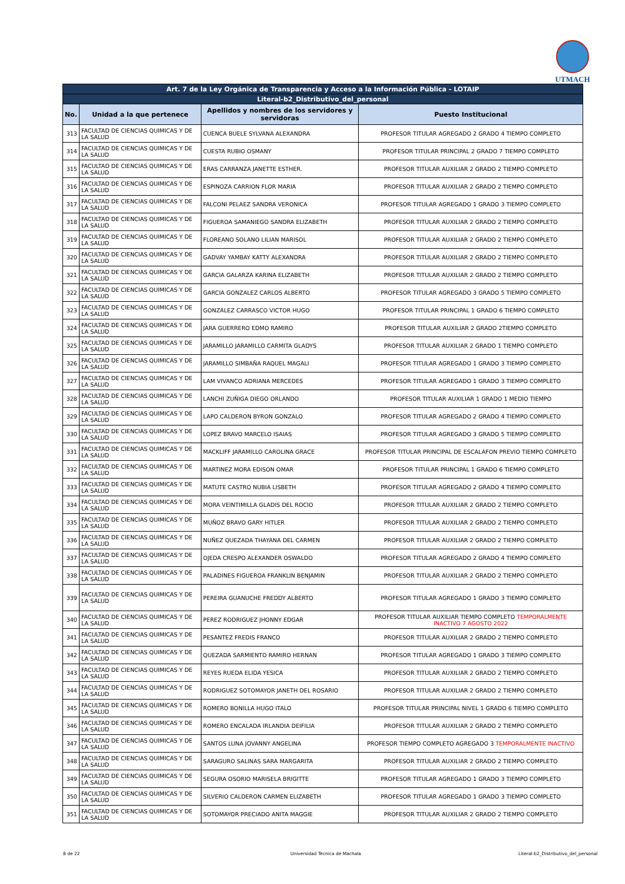UTMACH
| Art. 7 de la Ley Orgánica de Transparencia y Acceso a la Información Pública - LOTAIP | | | |
| --- | --- | --- | --- |
| Literal-b2_Distributivo_del_personal | | | |
| No. | Unidad a la que pertenece | Apellidos y nombres de los servidores y servidoras | Puesto Institucional |
| 313 | FACULTAD DE CIENCIAS QUIMICAS Y DE LA SALUD | CUENCA BUELE SYLVANA ALEXANDRA | PROFESOR TITULAR AGREGADO 2 GRADO 4 TIEMPO COMPLETO |
| 314 | FACULTAD DE CIENCIAS QUIMICAS Y DE LA SALUD | CUESTA RUBIO OSMANY | PROFESOR TITULAR PRINCIPAL 2 GRADO 7 TIEMPO COMPLETO |
| 315 | FACULTAD DE CIENCIAS QUIMICAS Y DE LA SALUD | ERAS CARRANZA JANETTE ESTHER. | PROFESOR TITULAR AUXILIAR 2 GRADO 2 TIEMPO COMPLETO |
| 316 | FACULTAD DE CIENCIAS QUIMICAS Y DE LA SALUD | ESPINOZA CARRION FLOR MARIA | PROFESOR TITULAR AUXILIAR 2 GRADO 2 TIEMPO COMPLETO |
| 317 | FACULTAD DE CIENCIAS QUIMICAS Y DE LA SALUD | FALCONI PELAEZ SANDRA VERONICA | PROFESOR TITULAR AGREGADO 1 GRADO 3 TIEMPO COMPLETO |
| 318 | FACULTAD DE CIENCIAS QUIMICAS Y DE LA SALUD | FIGUEROA SAMANIEGO SANDRA ELIZABETH | PROFESOR TITULAR AUXILIAR 2 GRADO 2 TIEMPO COMPLETO |
| 319 | FACULTAD DE CIENCIAS QUIMICAS Y DE LA SALUD | FLOREANO SOLANO LILIAN MARISOL | PROFESOR TITULAR AUXILIAR 2 GRADO 2 TIEMPO COMPLETO |
| 320 | FACULTAD DE CIENCIAS QUIMICAS Y DE LA SALUD | GADVAY YAMBAY KATTY ALEXANDRA | PROFESOR TITULAR AUXILIAR 2 GRADO 2 TIEMPO COMPLETO |
| 321 | FACULTAD DE CIENCIAS QUIMICAS Y DE LA SALUD | GARCIA GALARZA KARINA ELIZABETH | PROFESOR TITULAR AUXILIAR 2 GRADO 2 TIEMPO COMPLETO |
| 322 | FACULTAD DE CIENCIAS QUIMICAS Y DE LA SALUD | GARCIA GONZALEZ CARLOS ALBERTO | PROFESOR TITULAR AGREGADO 3 GRADO 5 TIEMPO COMPLETO |
| 323 | FACULTAD DE CIENCIAS QUIMICAS Y DE LA SALUD | GONZALEZ CARRASCO VICTOR HUGO | PROFESOR TITULAR PRINCIPAL 1 GRADO 6 TIEMPO COMPLETO |
| 324 | FACULTAD DE CIENCIAS QUIMICAS Y DE LA SALUD | JARA GUERRERO EDMO RAMIRO | PROFESOR TITULAR AUXILIAR 2 GRADO 2TIEMPO COMPLETO |
| 325 | FACULTAD DE CIENCIAS QUIMICAS Y DE LA SALUD | JARAMILLO JARAMILLO CARMITA GLADYS | PROFESOR TITULAR AUXILIAR 2 GRADO 1 TIEMPO COMPLETO |
| 326 | FACULTAD DE CIENCIAS QUIMICAS Y DE LA SALUD | JARAMILLO SIMBAÑA RAQUEL MAGALI | PROFESOR TITULAR AGREGADO 1 GRADO 3 TIEMPO COMPLETO |
| 327 | FACULTAD DE CIENCIAS QUIMICAS Y DE LA SALUD | LAM VIVANCO ADRIANA MERCEDES | PROFESOR TITULAR AGREGADO 1 GRADO 3 TIEMPO COMPLETO |
| 328 | FACULTAD DE CIENCIAS QUIMICAS Y DE LA SALUD | LANCHI ZUÑIGA DIEGO ORLANDO | PROFESOR TITULAR AUXILIAR 1 GRADO 1 MEDIO TIEMPO |
| 329 | FACULTAD DE CIENCIAS QUIMICAS Y DE LA SALUD | LAPO CALDERON BYRON GONZALO | PROFESOR TITULAR AGREGADO 2 GRADO 4 TIEMPO COMPLETO |
| 330 | FACULTAD DE CIENCIAS QUIMICAS Y DE LA SALUD | LOPEZ BRAVO MARCELO ISAIAS | PROFESOR TITULAR AGREGADO 3 GRADO 5 TIEMPO COMPLETO |
| 331 | FACULTAD DE CIENCIAS QUIMICAS Y DE LA SALUD | MACKLIFF JARAMILLO CAROLINA GRACE | PROFESOR TITULAR PRINCIPAL DE ESCALAFON PREVIO TIEMPO COMPLETO |
| 332 | FACULTAD DE CIENCIAS QUIMICAS Y DE LA SALUD | MARTINEZ MORA EDISON OMAR | PROFESOR TITULAR PRINCIPAL 1 GRADO 6 TIEMPO COMPLETO |
| 333 | FACULTAD DE CIENCIAS QUIMICAS Y DE LA SALUD | MATUTE CASTRO NUBIA LISBETH | PROFESOR TITULAR AGREGADO 2 GRADO 4 TIEMPO COMPLETO |
| 334 | FACULTAD DE CIENCIAS QUIMICAS Y DE LA SALUD | MORA VEINTIMILLA GLADIS DEL ROCIO | PROFESOR TITULAR AUXILIAR 2 GRADO 2 TIEMPO COMPLETO |
| 335 | FACULTAD DE CIENCIAS QUIMICAS Y DE LA SALUD | MUÑOZ BRAVO GARY HITLER | PROFESOR TITULAR AUXILIAR 2 GRADO 2 TIEMPO COMPLETO |
| 336 | FACULTAD DE CIENCIAS QUIMICAS Y DE LA SALUD | NUÑEZ QUEZADA THAYANA DEL CARMEN | PROFESOR TITULAR AUXILIAR 2 GRADO 2 TIEMPO COMPLETO |
| 337 | FACULTAD DE CIENCIAS QUIMICAS Y DE LA SALUD | OJEDA CRESPO ALEXANDER OSWALDO | PROFESOR TITULAR AGREGADO 2 GRADO 4 TIEMPO COMPLETO |
| 338 | FACULTAD DE CIENCIAS QUIMICAS Y DE LA SALUD | PALADINES FIGUEROA FRANKLIN BENJAMIN | PROFESOR TITULAR AUXILIAR 2 GRADO 2 TIEMPO COMPLETO |
| 339 | FACULTAD DE CIENCIAS QUIMICAS Y DE LA SALUD | PEREIRA GUANUCHE FREDDY ALBERTO | PROFESOR TITULAR AGREGADO 1 GRADO 3 TIEMPO COMPLETO |
| 340 | FACULTAD DE CIENCIAS QUIMICAS Y DE LA SALUD | PEREZ RODRIGUEZ JHONNY EDGAR | PROFESOR TITULAR AUXILIAR TIEMPO COMPLETO TEMPORALMENTE INACTIVO 7 AGOSTO 2022 |
| 341 | FACULTAD DE CIENCIAS QUIMICAS Y DE LA SALUD | PESANTEZ FREDIS FRANCO | PROFESOR TITULAR AUXILIAR 2 GRADO 2 TIEMPO COMPLETO |
| 342 | FACULTAD DE CIENCIAS QUIMICAS Y DE LA SALUD | QUEZADA SARMIENTO RAMIRO HERNAN | PROFESOR TITULAR AGREGADO 1 GRADO 3 TIEMPO COMPLETO |
| 343 | FACULTAD DE CIENCIAS QUIMICAS Y DE LA SALUD | REYES RUEDA ELIDA YESICA | PROFESOR TITULAR AUXILIAR 2 GRADO 2 TIEMPO COMPLETO |
| 344 | FACULTAD DE CIENCIAS QUIMICAS Y DE LA SALUD | RODRIGUEZ SOTOMAYOR JANETH DEL ROSARIO | PROFESOR TITULAR AUXILIAR 2 GRADO 2 TIEMPO COMPLETO |
| 345 | FACULTAD DE CIENCIAS QUIMICAS Y DE LA SALUD | ROMERO BONILLA HUGO ITALO | PROFESOR TITULAR PRINCIPAL NIVEL 1 GRADO 6 TIEMPO COMPLETO |
| 346 | FACULTAD DE CIENCIAS QUIMICAS Y DE LA SALUD | ROMERO ENCALADA IRLANDIA DEIFILIA | PROFESOR TITULAR AUXILIAR 2 GRADO 2 TIEMPO COMPLETO |
| 347 | FACULTAD DE CIENCIAS QUIMICAS Y DE LA SALUD | SANTOS LUNA JOVANNY ANGELINA | PROFESOR TIEMPO COMPLETO AGREGADO 3 TEMPORALMENTE INACTIVO |
| 348 | FACULTAD DE CIENCIAS QUIMICAS Y DE LA SALUD | SARAGURO SALINAS SARA MARGARITA | PROFESOR TITULAR AUXILIAR 2 GRADO 2 TIEMPO COMPLETO |
| 349 | FACULTAD DE CIENCIAS QUIMICAS Y DE LA SALUD | SEGURA OSORIO MARISELA BRIGITTE | PROFESOR TITULAR AGREGADO 1 GRADO 3 TIEMPO COMPLETO |
| 350 | FACULTAD DE CIENCIAS QUIMICAS Y DE LA SALUD | SILVERIO CALDERON CARMEN ELIZABETH | PROFESOR TITULAR AGREGADO 1 GRADO 3 TIEMPO COMPLETO |
| 351 | FACULTAD DE CIENCIAS QUIMICAS Y DE LA SALUD | SOTOMAYOR PRECIADO ANITA MAGGIE | PROFESOR TITULAR AUXILIAR 2 GRADO 2 TIEMPO COMPLETO |
8 de 22 Universidad Tecnica de Machala
Literal-b2_Distributivo_del_personal